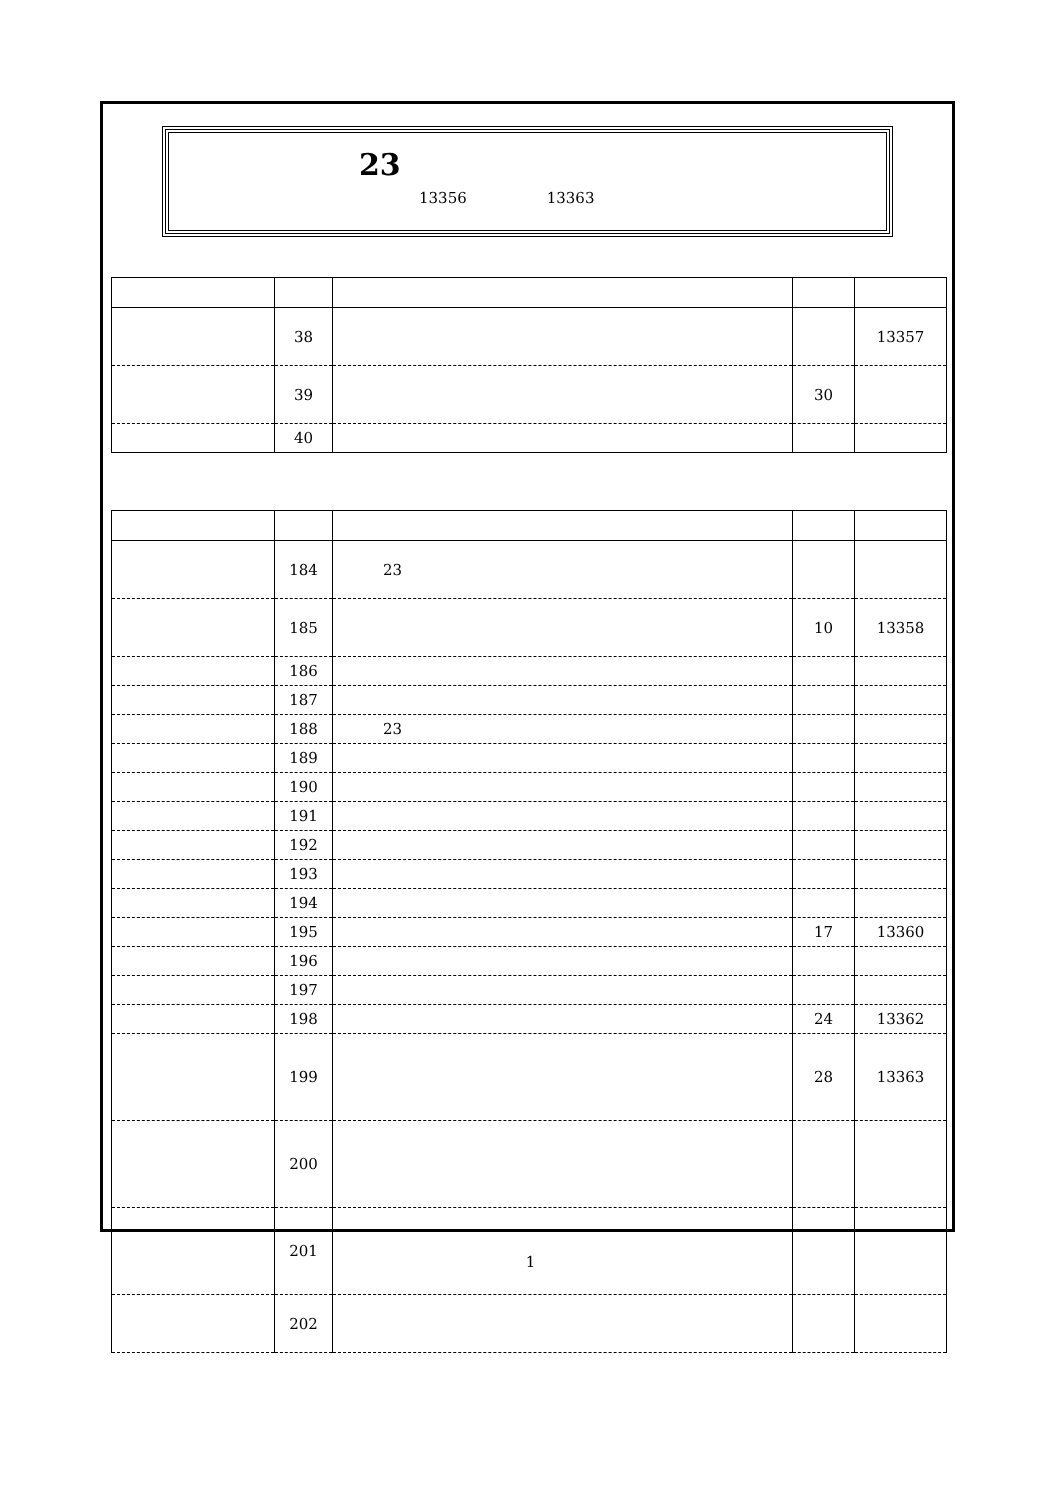23
13356 13363
| | 38 | | | 13357 |
| | 39 | | 30 | |
| | 40 | | | |
| | 184 | 23 | | |
| | 185 | | 10 | 13358 |
| | 186 | | | |
| | 187 | | | |
| | 188 | 23 | | |
| | 189 | | | |
| | 190 | | | |
| | 191 | | | |
| | 192 | | | |
| | 193 | | | |
| | 194 | | | |
| | 195 | | 17 | 13360 |
| | 196 | | | |
| | 197 | | | |
| | 198 | | 24 | 13362 |
| | 199 | | 28 | 13363 |
| | 200 | | | |
| | 201 | | | |
| | 202 | | | |
1